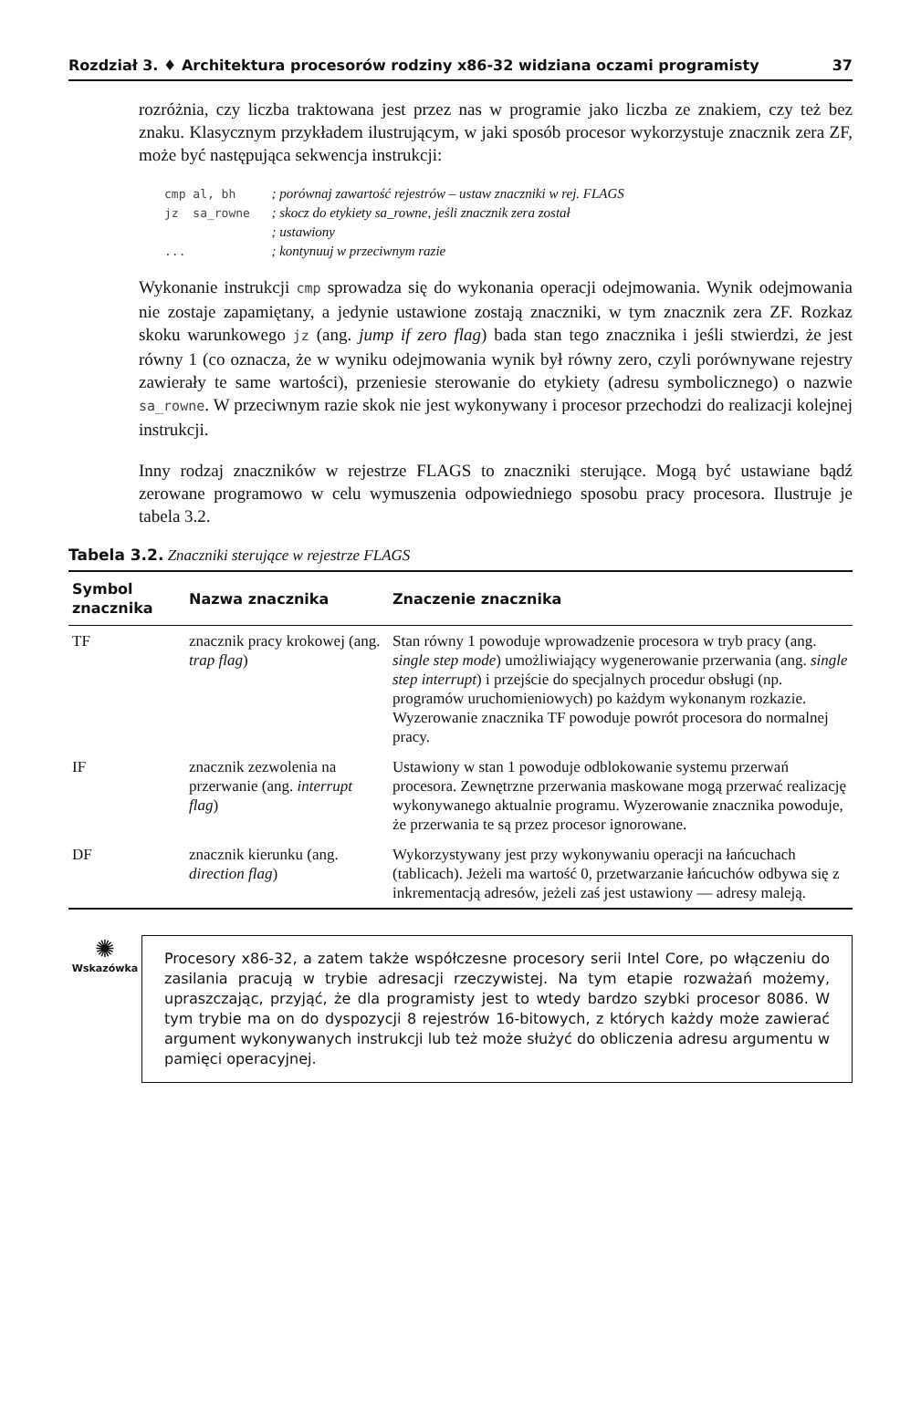Rozdział 3. ♦ Architektura procesorów rodziny x86-32 widziana oczami programisty 37
rozróżnia, czy liczba traktowana jest przez nas w programie jako liczba ze znakiem, czy też bez znaku. Klasycznym przykładem ilustrującym, w jaki sposób procesor wykorzystuje znacznik zera ZF, może być następująca sekwencja instrukcji:
cmp al, bh     ; porównaj zawartość rejestrów – ustaw znaczniki w rej. FLAGS
jz  sa_rowne   ; skocz do etykiety sa_rowne, jeśli znacznik zera został
               ; ustawiony
...            ; kontynuuj w przeciwnym razie
Wykonanie instrukcji cmp sprowadza się do wykonania operacji odejmowania. Wynik odejmowania nie zostaje zapamiętany, a jedynie ustawione zostają znaczniki, w tym znacznik zera ZF. Rozkaz skoku warunkowego jz (ang. jump if zero flag) bada stan tego znacznika i jeśli stwierdzi, że jest równy 1 (co oznacza, że w wyniku odejmowania wynik był równy zero, czyli porównywane rejestry zawierały te same wartości), przeniesie sterowanie do etykiety (adresu symbolicznego) o nazwie sa_rowne. W przeciwnym razie skok nie jest wykonywany i procesor przechodzi do realizacji kolejnej instrukcji.
Inny rodzaj znaczników w rejestrze FLAGS to znaczniki sterujące. Mogą być ustawiane bądź zerowane programowo w celu wymuszenia odpowiedniego sposobu pracy procesora. Ilustruje je tabela 3.2.
Tabela 3.2. Znaczniki sterujące w rejestrze FLAGS
| Symbol znacznika | Nazwa znacznika | Znaczenie znacznika |
| --- | --- | --- |
| TF | znacznik pracy krokowej (ang. trap flag ) | Stan równy 1 powoduje wprowadzenie procesora w tryb pracy (ang. single step mode ) umożliwiający wygenerowanie przerwania (ang. single step interrupt ) i przejście do specjalnych procedur obsługi (np. programów uruchomieniowych) po każdym wykonanym rozkazie. Wyzerowanie znacznika TF powoduje powrót procesora do normalnej pracy. |
| IF | znacznik zezwolenia na przerwanie (ang. interrupt flag ) | Ustawiony w stan 1 powoduje odblokowanie systemu przerwań procesora. Zewnętrzne przerwania maskowane mogą przerwać realizację wykonywanego aktualnie programu. Wyzerowanie znacznika powoduje, że przerwania te są przez procesor ignorowane. |
| DF | znacznik kierunku (ang. direction flag ) | Wykorzystywany jest przy wykonywaniu operacji na łańcuchach (tablicach). Jeżeli ma wartość 0, przetwarzanie łańcuchów odbywa się z inkrementacją adresów, jeżeli zaś jest ustawiony — adresy maleją. |
✺
Wskazówka
Procesory x86-32, a zatem także współczesne procesory serii Intel Core, po włączeniu do zasilania pracują w trybie adresacji rzeczywistej. Na tym etapie rozważań możemy, upraszczając, przyjąć, że dla programisty jest to wtedy bardzo szybki procesor 8086. W tym trybie ma on do dyspozycji 8 rejestrów 16-bitowych, z których każdy może zawierać argument wykonywanych instrukcji lub też może służyć do obliczenia adresu argumentu w pamięci operacyjnej.